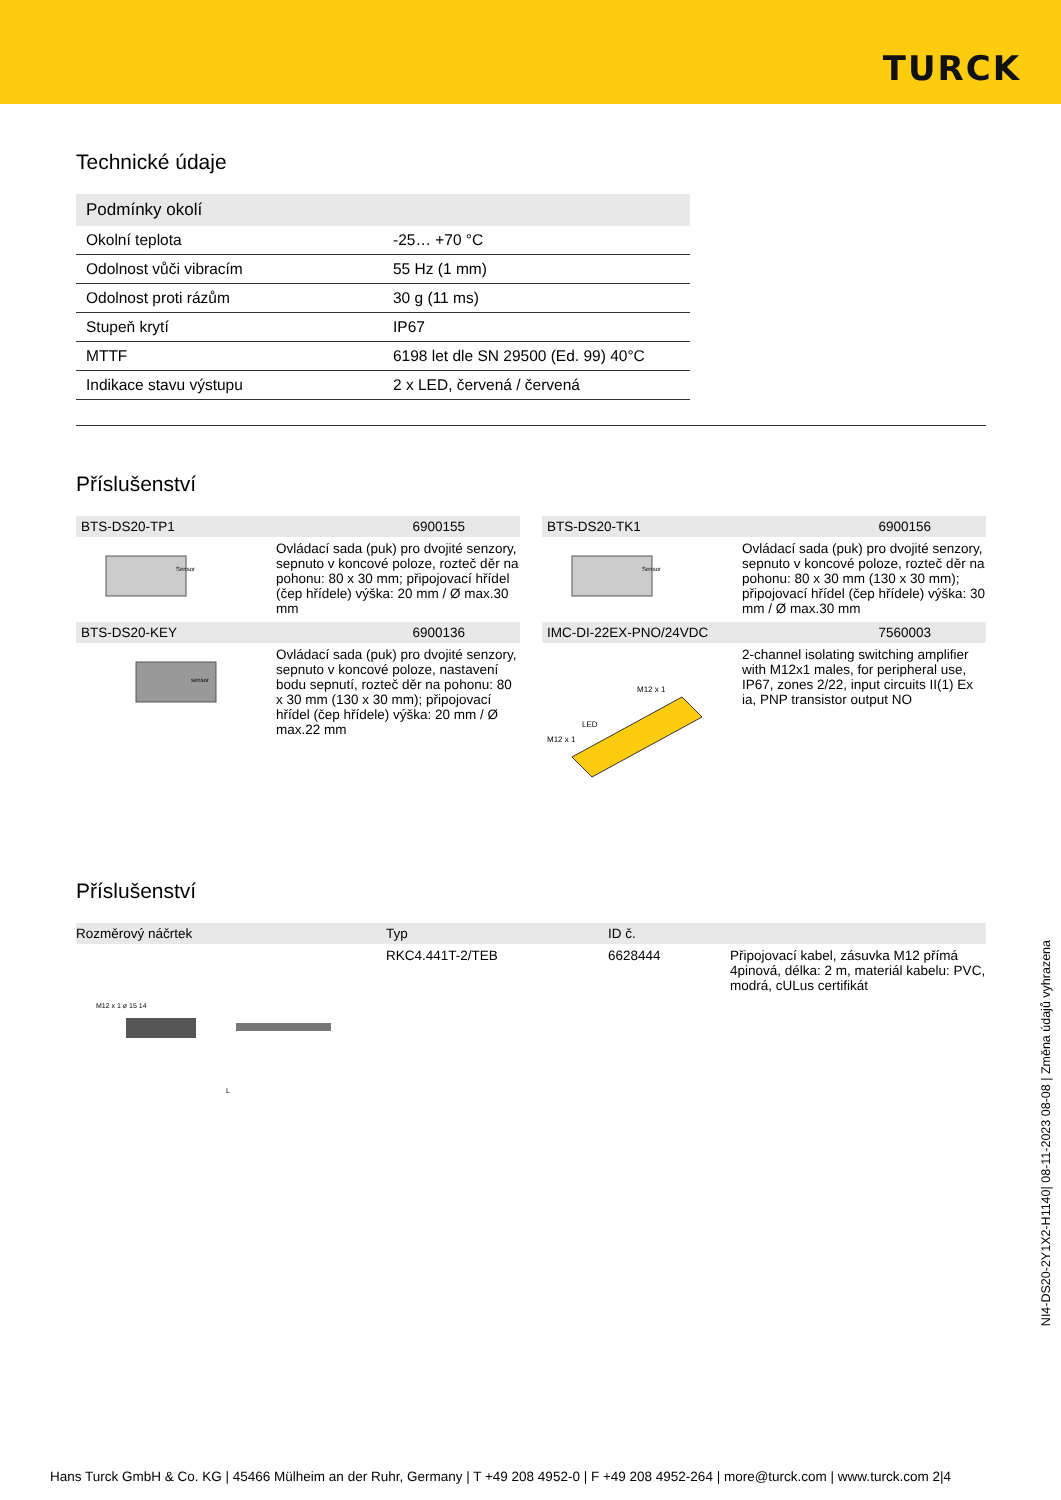TURCK
Technické údaje
| Podmínky okolí | |
| --- | --- |
| Okolní teplota | -25… +70 °C |
| Odolnost vůči vibracím | 55 Hz (1 mm) |
| Odolnost proti rázům | 30 g (11 ms) |
| Stupeň krytí | IP67 |
| MTTF | 6198 let dle SN 29500 (Ed. 99) 40°C |
| Indikace stavu výstupu | 2 x LED, červená / červená |
Příslušenství
BTS-DS20-TP1 6900155
Sensor
Ovládací sada (puk) pro dvojité senzory, sepnuto v koncové poloze, rozteč děr na pohonu: 80 x 30 mm; připojovací hřídel (čep hřídele) výška: 20 mm / Ø max.30 mm
BTS-DS20-TK1 6900156
Sensor
Ovládací sada (puk) pro dvojité senzory, sepnuto v koncové poloze, rozteč děr na pohonu: 80 x 30 mm (130 x 30 mm); připojovací hřídel (čep hřídele) výška: 30 mm / Ø max.30 mm
BTS-DS20-KEY 6900136
sensor
Ovládací sada (puk) pro dvojité senzory, sepnuto v koncové poloze, nastavení bodu sepnutí, rozteč děr na pohonu: 80 x 30 mm (130 x 30 mm); připojovací hřídel (čep hřídele) výška: 20 mm / Ø max.22 mm
IMC-DI-22EX-PNO/24VDC 7560003
M12 x 1
M12 x 1
LED
2-channel isolating switching amplifier with M12x1 males, for peripheral use, IP67, zones 2/22, input circuits II(1) Ex ia, PNP transistor output NO
Příslušenství
| Rozměrový náčrtek | Typ | ID č. | |
| --- | --- | --- | --- |
| M12 x 1 ø 15 14 L | RKC4.441T-2/TEB | 6628444 | Připojovací kabel, zásuvka M12 přímá 4pinová, délka: 2 m, materiál kabelu: PVC, modrá, cULus certifikát |
NI4-DS20-2Y1X2-H1140| 08-11-2023 08-08 | Změna údajů vyhrazena
Hans Turck GmbH & Co. KG | 45466 Mülheim an der Ruhr, Germany | T +49 208 4952-0 | F +49 208 4952-264 | more@turck.com | www.turck.com 2|4